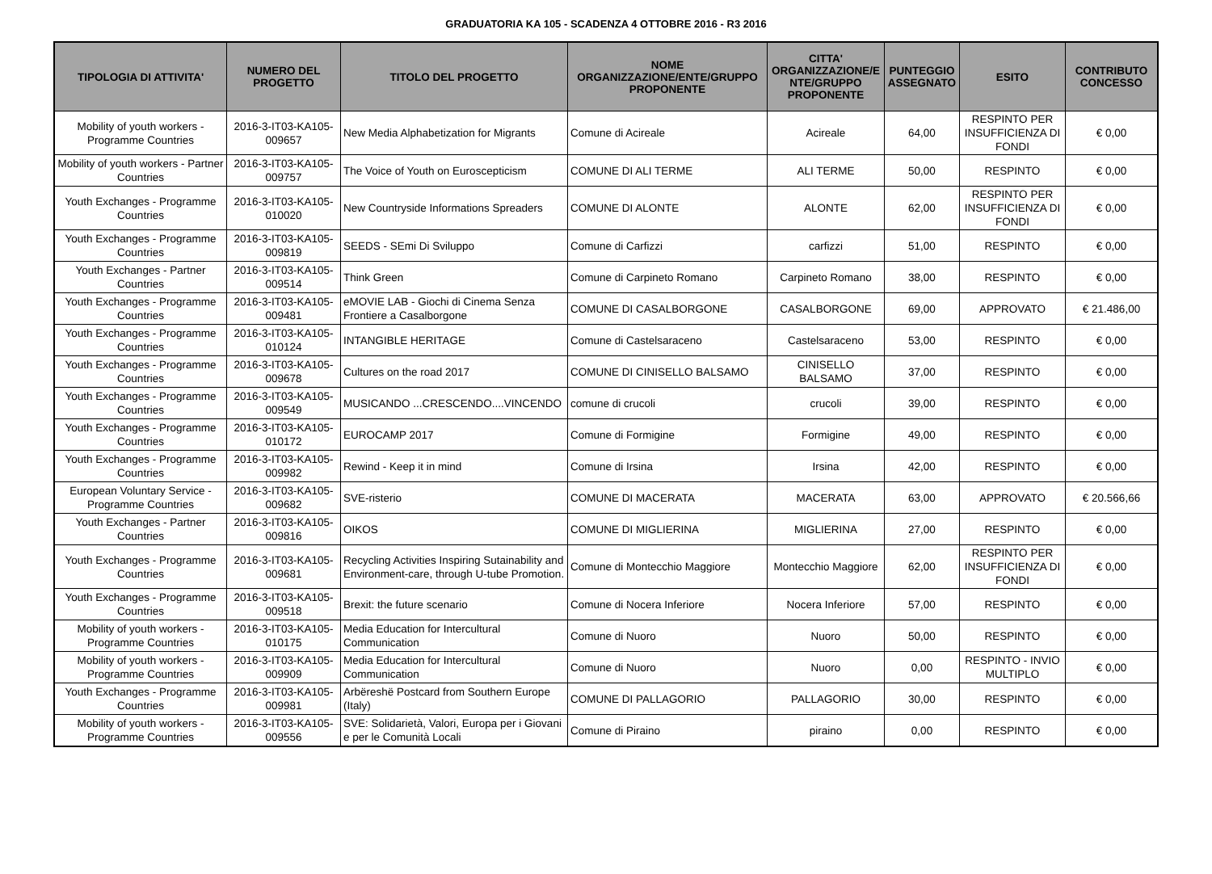GRADUATORIA KA 105 - SCADENZA 4 OTTOBRE 2016 - R3 2016
| TIPOLOGIA DI ATTIVITA' | NUMERO DEL PROGETTO | TITOLO DEL PROGETTO | NOME ORGANIZZAZIONE/ENTE/GRUPPO PROPONENTE | CITTA' ORGANIZZAZIONE/E NTE/GRUPPO PROPONENTE | PUNTEGGIO ASSEGNATO | ESITO | CONTRIBUTO CONCESSO |
| --- | --- | --- | --- | --- | --- | --- | --- |
| Mobility of youth workers - Programme Countries | 2016-3-IT03-KA105-009657 | New Media Alphabetization for Migrants | Comune di Acireale | Acireale | 64,00 | RESPINTO PER INSUFFICIENZA DI FONDI | € 0,00 |
| Mobility of youth workers - Partner Countries | 2016-3-IT03-KA105-009757 | The Voice of Youth on Euroscepticism | COMUNE DI ALI TERME | ALI TERME | 50,00 | RESPINTO | € 0,00 |
| Youth Exchanges - Programme Countries | 2016-3-IT03-KA105-010020 | New Countryside Informations Spreaders | COMUNE DI ALONTE | ALONTE | 62,00 | RESPINTO PER INSUFFICIENZA DI FONDI | € 0,00 |
| Youth Exchanges - Programme Countries | 2016-3-IT03-KA105-009819 | SEEDS - SEmi Di Sviluppo | Comune di Carfizzi | carfizzi | 51,00 | RESPINTO | € 0,00 |
| Youth Exchanges - Partner Countries | 2016-3-IT03-KA105-009514 | Think Green | Comune di Carpineto Romano | Carpineto Romano | 38,00 | RESPINTO | € 0,00 |
| Youth Exchanges - Programme Countries | 2016-3-IT03-KA105-009481 | eMOVIE LAB - Giochi di Cinema Senza Frontiere a Casalborgone | COMUNE DI CASALBORGONE | CASALBORGONE | 69,00 | APPROVATO | € 21.486,00 |
| Youth Exchanges - Programme Countries | 2016-3-IT03-KA105-010124 | INTANGIBLE HERITAGE | Comune di Castelsaraceno | Castelsaraceno | 53,00 | RESPINTO | € 0,00 |
| Youth Exchanges - Programme Countries | 2016-3-IT03-KA105-009678 | Cultures on the road 2017 | COMUNE DI CINISELLO BALSAMO | CINISELLO BALSAMO | 37,00 | RESPINTO | € 0,00 |
| Youth Exchanges - Programme Countries | 2016-3-IT03-KA105-009549 | MUSICANDO ...CRESCENDO....VINCENDO | comune di crucoli | crucoli | 39,00 | RESPINTO | € 0,00 |
| Youth Exchanges - Programme Countries | 2016-3-IT03-KA105-010172 | EUROCAMP 2017 | Comune di Formigine | Formigine | 49,00 | RESPINTO | € 0,00 |
| Youth Exchanges - Programme Countries | 2016-3-IT03-KA105-009982 | Rewind - Keep it in mind | Comune di Irsina | Irsina | 42,00 | RESPINTO | € 0,00 |
| European Voluntary Service - Programme Countries | 2016-3-IT03-KA105-009682 | SVE-risterio | COMUNE DI MACERATA | MACERATA | 63,00 | APPROVATO | € 20.566,66 |
| Youth Exchanges - Partner Countries | 2016-3-IT03-KA105-009816 | OIKOS | COMUNE DI MIGLIERINA | MIGLIERINA | 27,00 | RESPINTO | € 0,00 |
| Youth Exchanges - Programme Countries | 2016-3-IT03-KA105-009681 | Recycling Activities Inspiring Sutainability and Environment-care, through U-tube Promotion. | Comune di Montecchio Maggiore | Montecchio Maggiore | 62,00 | RESPINTO PER INSUFFICIENZA DI FONDI | € 0,00 |
| Youth Exchanges - Programme Countries | 2016-3-IT03-KA105-009518 | Brexit: the future scenario | Comune di Nocera Inferiore | Nocera Inferiore | 57,00 | RESPINTO | € 0,00 |
| Mobility of youth workers - Programme Countries | 2016-3-IT03-KA105-010175 | Media Education for Intercultural Communication | Comune di Nuoro | Nuoro | 50,00 | RESPINTO | € 0,00 |
| Mobility of youth workers - Programme Countries | 2016-3-IT03-KA105-009909 | Media Education for Intercultural Communication | Comune di Nuoro | Nuoro | 0,00 | RESPINTO - INVIO MULTIPLO | € 0,00 |
| Youth Exchanges - Programme Countries | 2016-3-IT03-KA105-009981 | Arbëreshë Postcard from Southern Europe (Italy) | COMUNE DI PALLAGORIO | PALLAGORIO | 30,00 | RESPINTO | € 0,00 |
| Mobility of youth workers - Programme Countries | 2016-3-IT03-KA105-009556 | SVE: Solidarietà, Valori, Europa per i Giovani e per le Comunità Locali | Comune di Piraino | piraino | 0,00 | RESPINTO | € 0,00 |